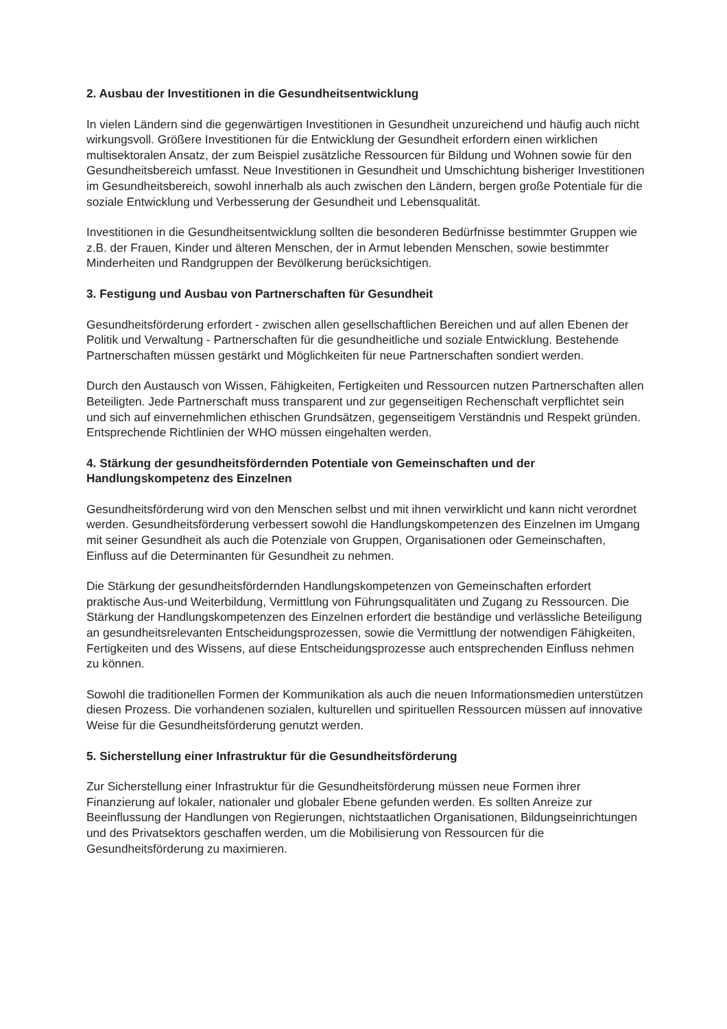2. Ausbau der Investitionen in die Gesundheitsentwicklung
In vielen Ländern sind die gegenwärtigen Investitionen in Gesundheit unzureichend und häufig auch nicht wirkungsvoll. Größere Investitionen für die Entwicklung der Gesundheit erfordern einen wirklichen multisektoralen Ansatz, der zum Beispiel zusätzliche Ressourcen für Bildung und Wohnen sowie für den Gesundheitsbereich umfasst. Neue Investitionen in Gesundheit und Umschichtung bisheriger Investitionen im Gesundheitsbereich, sowohl innerhalb als auch zwischen den Ländern, bergen große Potentiale für die soziale Entwicklung und Verbesserung der Gesundheit und Lebensqualität.
Investitionen in die Gesundheitsentwicklung sollten die besonderen Bedürfnisse bestimmter Gruppen wie z.B. der Frauen, Kinder und älteren Menschen, der in Armut lebenden Menschen, sowie bestimmter Minderheiten und Randgruppen der Bevölkerung berücksichtigen.
3. Festigung und Ausbau von Partnerschaften für Gesundheit
Gesundheitsförderung erfordert - zwischen allen gesellschaftlichen Bereichen und auf allen Ebenen der Politik und Verwaltung - Partnerschaften für die gesundheitliche und soziale Entwicklung. Bestehende Partnerschaften müssen gestärkt und Möglichkeiten für neue Partnerschaften sondiert werden.
Durch den Austausch von Wissen, Fähigkeiten, Fertigkeiten und Ressourcen nutzen Partnerschaften allen Beteiligten. Jede Partnerschaft muss transparent und zur gegenseitigen Rechenschaft verpflichtet sein und sich auf einvernehmlichen ethischen Grundsätzen, gegenseitigem Verständnis und Respekt gründen. Entsprechende Richtlinien der WHO müssen eingehalten werden.
4. Stärkung der gesundheitsfördernden Potentiale von Gemeinschaften und der Handlungskompetenz des Einzelnen
Gesundheitsförderung wird von den Menschen selbst und mit ihnen verwirklicht und kann nicht verordnet werden. Gesundheitsförderung verbessert sowohl die Handlungskompetenzen des Einzelnen im Umgang mit seiner Gesundheit als auch die Potenziale von Gruppen, Organisationen oder Gemeinschaften, Einfluss auf die Determinanten für Gesundheit zu nehmen.
Die Stärkung der gesundheitsfördernden Handlungskompetenzen von Gemeinschaften erfordert praktische Aus-und Weiterbildung, Vermittlung von Führungsqualitäten und Zugang zu Ressourcen. Die Stärkung der Handlungskompetenzen des Einzelnen erfordert die beständige und verlässliche Beteiligung an gesundheitsrelevanten Entscheidungsprozessen, sowie die Vermittlung der notwendigen Fähigkeiten, Fertigkeiten und des Wissens, auf diese Entscheidungsprozesse auch entsprechenden Einfluss nehmen zu können.
Sowohl die traditionellen Formen der Kommunikation als auch die neuen Informationsmedien unterstützen diesen Prozess. Die vorhandenen sozialen, kulturellen und spirituellen Ressourcen müssen auf innovative Weise für die Gesundheitsförderung genutzt werden.
5. Sicherstellung einer Infrastruktur für die Gesundheitsförderung
Zur Sicherstellung einer Infrastruktur für die Gesundheitsförderung müssen neue Formen ihrer Finanzierung auf lokaler, nationaler und globaler Ebene gefunden werden. Es sollten Anreize zur Beeinflussung der Handlungen von Regierungen, nichtstaatlichen Organisationen, Bildungseinrichtungen und des Privatsektors geschaffen werden, um die Mobilisierung von Ressourcen für die Gesundheitsförderung zu maximieren.